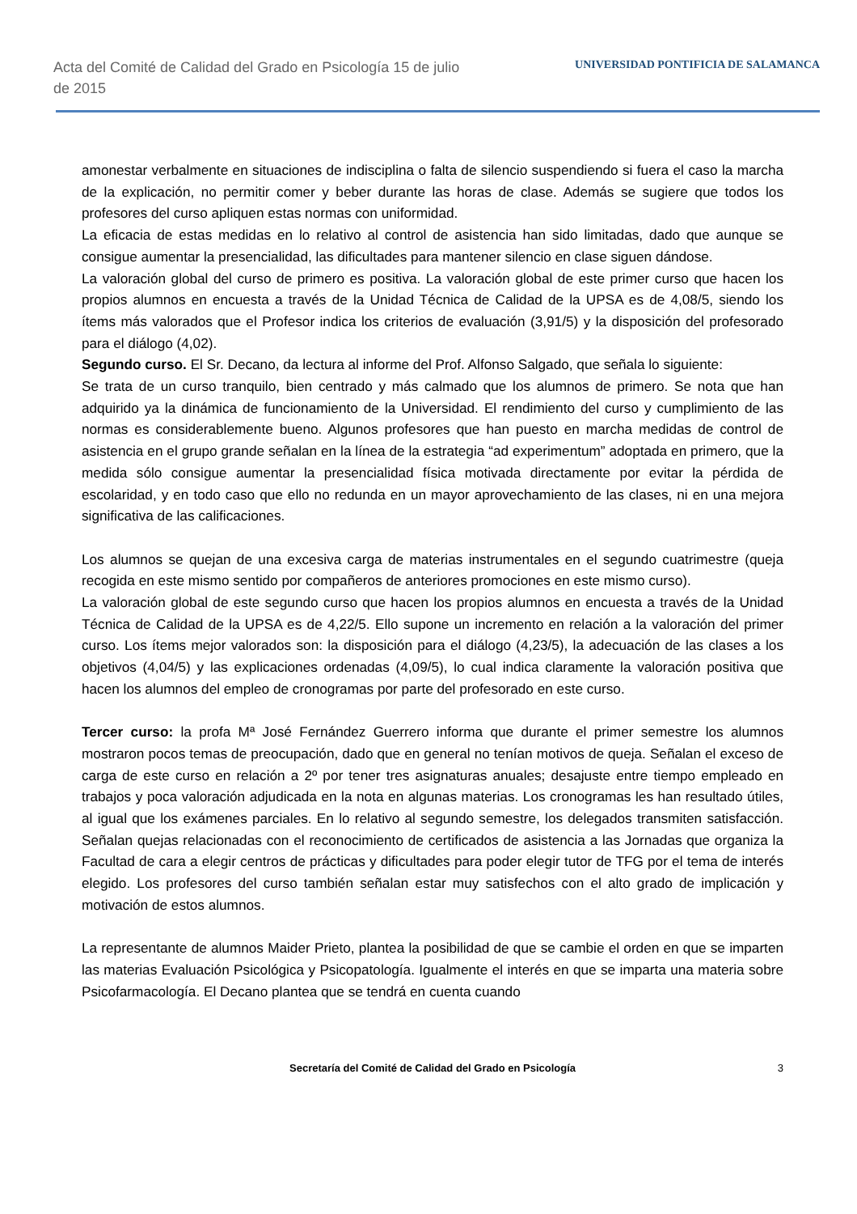Acta del Comité de Calidad del Grado en Psicología 15 de julio de 2015
UNIVERSIDAD PONTIFICIA DE SALAMANCA
amonestar verbalmente en situaciones de indisciplina o falta de silencio suspendiendo si fuera el caso la marcha de la explicación, no permitir comer y beber durante las horas de clase. Además se sugiere que todos los profesores del curso apliquen estas normas con uniformidad.
La eficacia de estas medidas en lo relativo al control de asistencia han sido limitadas, dado que aunque se consigue aumentar la presencialidad, las dificultades para mantener silencio en clase siguen dándose.
La valoración global del curso de primero es positiva. La valoración global de este primer curso que hacen los propios alumnos en encuesta a través de la Unidad Técnica de Calidad de la UPSA es de 4,08/5, siendo los ítems más valorados que el Profesor indica los criterios de evaluación (3,91/5) y la disposición del profesorado para el diálogo (4,02).
Segundo curso. El Sr. Decano, da lectura al informe del Prof. Alfonso Salgado, que señala lo siguiente:
Se trata de un curso tranquilo, bien centrado y más calmado que los alumnos de primero. Se nota que han adquirido ya la dinámica de funcionamiento de la Universidad. El rendimiento del curso y cumplimiento de las normas es considerablemente bueno. Algunos profesores que han puesto en marcha medidas de control de asistencia en el grupo grande señalan en la línea de la estrategia “ad experimentum” adoptada en primero, que la medida sólo consigue aumentar la presencialidad física motivada directamente por evitar la pérdida de escolaridad, y en todo caso que ello no redunda en un mayor aprovechamiento de las clases, ni en una mejora significativa de las calificaciones.
Los alumnos se quejan de una excesiva carga de materias instrumentales en el segundo cuatrimestre (queja recogida en este mismo sentido por compañeros de anteriores promociones en este mismo curso).
La valoración global de este segundo curso que hacen los propios alumnos en encuesta a través de la Unidad Técnica de Calidad de la UPSA es de 4,22/5. Ello supone un incremento en relación a la valoración del primer curso. Los ítems mejor valorados son: la disposición para el diálogo (4,23/5), la adecuación de las clases a los objetivos (4,04/5) y las explicaciones ordenadas (4,09/5), lo cual indica claramente la valoración positiva que hacen los alumnos del empleo de cronogramas por parte del profesorado en este curso.
Tercer curso: la profa Mª José Fernández Guerrero informa que durante el primer semestre los alumnos mostraron pocos temas de preocupación, dado que en general no tenían motivos de queja. Señalan el exceso de carga de este curso en relación a 2º por tener tres asignaturas anuales; desajuste entre tiempo empleado en trabajos y poca valoración adjudicada en la nota en algunas materias. Los cronogramas les han resultado útiles, al igual que los exámenes parciales. En lo relativo al segundo semestre, los delegados transmiten satisfacción. Señalan quejas relacionadas con el reconocimiento de certificados de asistencia a las Jornadas que organiza la Facultad de cara a elegir centros de prácticas y dificultades para poder elegir tutor de TFG por el tema de interés elegido. Los profesores del curso también señalan estar muy satisfechos con el alto grado de implicación y motivación de estos alumnos.
La representante de alumnos Maider Prieto, plantea la posibilidad de que se cambie el orden en que se imparten las materias Evaluación Psicológica y Psicopatología. Igualmente el interés en que se imparta una materia sobre Psicofarmacología. El Decano plantea que se tendrá en cuenta cuando
Secretaría del Comité de Calidad del Grado en Psicología 3